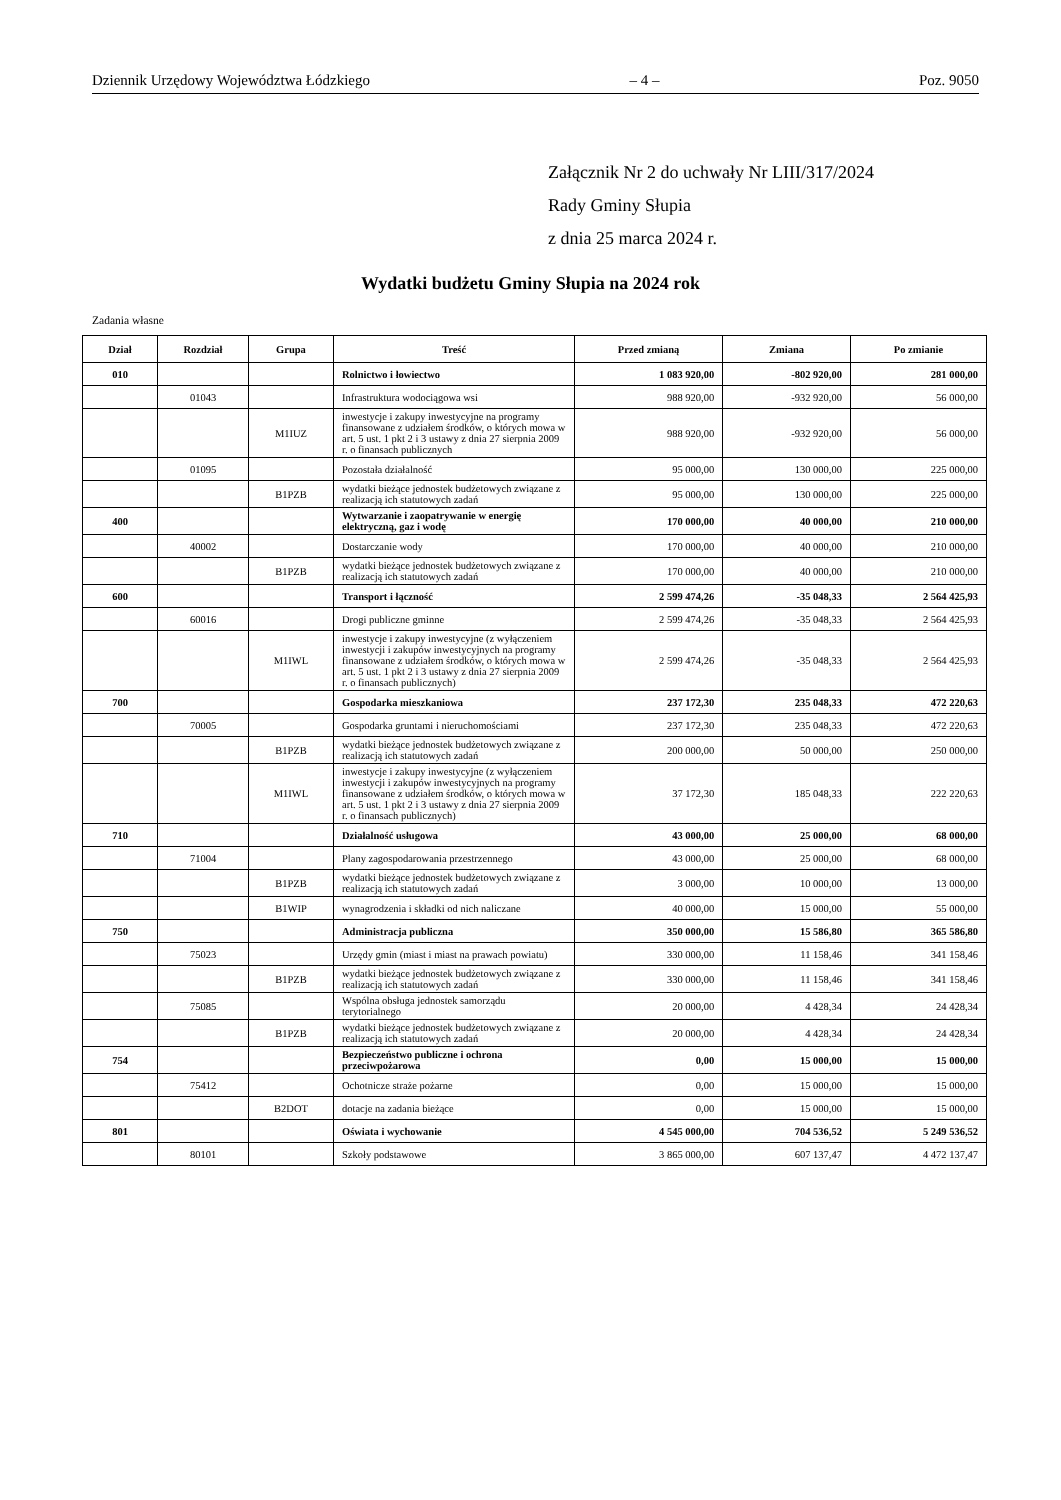Dziennik Urzędowy Województwa Łódzkiego – 4 – Poz. 9050
Załącznik Nr 2 do uchwały Nr LIII/317/2024
Rady Gminy Słupia
z dnia 25 marca 2024 r.
Wydatki budżetu Gminy Słupia na 2024 rok
Zadania własne
| Dział | Rozdział | Grupa | Treść | Przed zmianą | Zmiana | Po zmianie |
| --- | --- | --- | --- | --- | --- | --- |
| 010 | | | Rolnictwo i łowiectwo | 1 083 920,00 | -802 920,00 | 281 000,00 |
| | 01043 | | Infrastruktura wodociągowa wsi | 988 920,00 | -932 920,00 | 56 000,00 |
| | | M1IUZ | inwestycje i zakupy inwestycyjne na programy finansowane z udziałem środków, o których mowa w art. 5 ust. 1 pkt 2 i 3 ustawy z dnia 27 sierpnia 2009 r. o finansach publicznych | 988 920,00 | -932 920,00 | 56 000,00 |
| | 01095 | | Pozostała działalność | 95 000,00 | 130 000,00 | 225 000,00 |
| | | B1PZB | wydatki bieżące jednostek budżetowych związane z realizacją ich statutowych zadań | 95 000,00 | 130 000,00 | 225 000,00 |
| 400 | | | Wytwarzanie i zaopatrywanie w energię elektryczną, gaz i wodę | 170 000,00 | 40 000,00 | 210 000,00 |
| | 40002 | | Dostarczanie wody | 170 000,00 | 40 000,00 | 210 000,00 |
| | | B1PZB | wydatki bieżące jednostek budżetowych związane z realizacją ich statutowych zadań | 170 000,00 | 40 000,00 | 210 000,00 |
| 600 | | | Transport i łączność | 2 599 474,26 | -35 048,33 | 2 564 425,93 |
| | 60016 | | Drogi publiczne gminne | 2 599 474,26 | -35 048,33 | 2 564 425,93 |
| | | M1IWL | inwestycje i zakupy inwestycyjne (z wyłączeniem inwestycji i zakupów inwestycyjnych na programy finansowane z udziałem środków, o których mowa w art. 5 ust. 1 pkt 2 i 3 ustawy z dnia 27 sierpnia 2009 r. o finansach publicznych) | 2 599 474,26 | -35 048,33 | 2 564 425,93 |
| 700 | | | Gospodarka mieszkaniowa | 237 172,30 | 235 048,33 | 472 220,63 |
| | 70005 | | Gospodarka gruntami i nieruchomościami | 237 172,30 | 235 048,33 | 472 220,63 |
| | | B1PZB | wydatki bieżące jednostek budżetowych związane z realizacją ich statutowych zadań | 200 000,00 | 50 000,00 | 250 000,00 |
| | | M1IWL | inwestycje i zakupy inwestycyjne (z wyłączeniem inwestycji i zakupów inwestycyjnych na programy finansowane z udziałem środków, o których mowa w art. 5 ust. 1 pkt 2 i 3 ustawy z dnia 27 sierpnia 2009 r. o finansach publicznych) | 37 172,30 | 185 048,33 | 222 220,63 |
| 710 | | | Działalność usługowa | 43 000,00 | 25 000,00 | 68 000,00 |
| | 71004 | | Plany zagospodarowania przestrzennego | 43 000,00 | 25 000,00 | 68 000,00 |
| | | B1PZB | wydatki bieżące jednostek budżetowych związane z realizacją ich statutowych zadań | 3 000,00 | 10 000,00 | 13 000,00 |
| | | B1WIP | wynagrodzenia i składki od nich naliczane | 40 000,00 | 15 000,00 | 55 000,00 |
| 750 | | | Administracja publiczna | 350 000,00 | 15 586,80 | 365 586,80 |
| | 75023 | | Urzędy gmin (miast i miast na prawach powiatu) | 330 000,00 | 11 158,46 | 341 158,46 |
| | | B1PZB | wydatki bieżące jednostek budżetowych związane z realizacją ich statutowych zadań | 330 000,00 | 11 158,46 | 341 158,46 |
| | 75085 | | Wspólna obsługa jednostek samorządu terytorialnego | 20 000,00 | 4 428,34 | 24 428,34 |
| | | B1PZB | wydatki bieżące jednostek budżetowych związane z realizacją ich statutowych zadań | 20 000,00 | 4 428,34 | 24 428,34 |
| 754 | | | Bezpieczeństwo publiczne i ochrona przeciwpożarowa | 0,00 | 15 000,00 | 15 000,00 |
| | 75412 | | Ochotnicze straże pożarne | 0,00 | 15 000,00 | 15 000,00 |
| | | B2DOT | dotacje na zadania bieżące | 0,00 | 15 000,00 | 15 000,00 |
| 801 | | | Oświata i wychowanie | 4 545 000,00 | 704 536,52 | 5 249 536,52 |
| | 80101 | | Szkoły podstawowe | 3 865 000,00 | 607 137,47 | 4 472 137,47 |